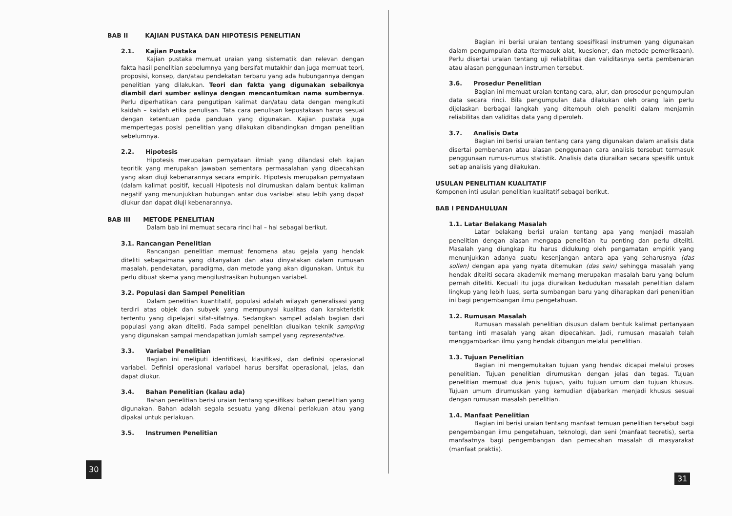BAB II KAJIAN PUSTAKA DAN HIPOTESIS PENELITIAN
2.1. Kajian Pustaka
Kajian pustaka memuat uraian yang sistematik dan relevan dengan fakta hasil penelitian sebelumnya yang bersifat mutakhir dan juga memuat teori, proposisi, konsep, dan/atau pendekatan terbaru yang ada hubungannya dengan penelitian yang dilakukan. Teori dan fakta yang digunakan sebaiknya diambil dari sumber aslinya dengan mencantumkan nama sumbernya. Perlu diperhatikan cara pengutipan kalimat dan/atau data dengan mengikuti kaidah – kaidah etika penulisan. Tata cara penulisan kepustakaan harus sesuai dengan ketentuan pada panduan yang digunakan. Kajian pustaka juga mempertegas posisi penelitian yang dilakukan dibandingkan drngan penelitian sebelumnya.
2.2. Hipotesis
Hipotesis merupakan pernyataan ilmiah yang dilandasi oleh kajian teoritik yang merupakan jawaban sementara permasalahan yang dipecahkan yang akan diuji kebenarannya secara empirik. Hipotesis merupakan pernyataan (dalam kalimat positif, kecuali Hipotesis nol dirumuskan dalam bentuk kaliman negatif yang menunjukkan hubungan antar dua variabel atau lebih yang dapat diukur dan dapat diuji kebenarannya.
BAB III METODE PENELITIAN
Dalam bab ini memuat secara rinci hal – hal sebagai berikut.
3.1. Rancangan Penelitian
Rancangan penelitian memuat fenomena atau gejala yang hendak diteliti sebagaimana yang ditanyakan dan atau dinyatakan dalam rumusan masalah, pendekatan, paradigma, dan metode yang akan digunakan. Untuk itu perlu dibuat skema yang mengilustrasikan hubungan variabel.
3.2. Populasi dan Sampel Penelitian
Dalam penelitian kuantitatif, populasi adalah wilayah generalisasi yang terdiri atas objek dan subyek yang mempunyai kualitas dan karakteristik tertentu yang dipelajari sifat-sifatnya. Sedangkan sampel adalah bagian dari populasi yang akan diteliti. Pada sampel penelitian diuaikan teknik sampling yang digunakan sampai mendapatkan jumlah sampel yang representative.
3.3. Variabel Penelitian
Bagian ini meliputi identifikasi, klasifikasi, dan definisi operasional variabel. Definisi operasional variabel harus bersifat operasional, jelas, dan dapat diukur.
3.4. Bahan Penelitian (kalau ada)
Bahan penelitian berisi uraian tentang spesifikasi bahan penelitian yang digunakan. Bahan adalah segala sesuatu yang dikenai perlakuan atau yang dipakai untuk perlakuan.
3.5. Instrumen Penelitian
30
Bagian ini berisi uraian tentang spesifikasi instrumen yang digunakan dalam pengumpulan data (termasuk alat, kuesioner, dan metode pemeriksaan). Perlu disertai uraian tentang uji reliabilitas dan validitasnya serta pembenaran atau alasan penggunaan instrumen tersebut.
3.6. Prosedur Penelitian
Bagian ini memuat uraian tentang cara, alur, dan prosedur pengumpulan data secara rinci. Bila pengumpulan data dilakukan oleh orang lain perlu dijelaskan berbagai langkah yang ditempuh oleh peneliti dalam menjamin reliabilitas dan validitas data yang diperoleh.
3.7. Analisis Data
Bagian ini berisi uraian tentang cara yang digunakan dalam analisis data disertai pembenaran atau alasan penggunaan cara analisis tersebut termasuk penggunaan rumus-rumus statistik. Analisis data diuraikan secara spesifik untuk setiap analisis yang dilakukan.
USULAN PENELITIAN KUALITATIF
Komponen inti usulan penelitian kualitatif sebagai berikut.
BAB I PENDAHULUAN
1.1. Latar Belakang Masalah
Latar belakang berisi uraian tentang apa yang menjadi masalah penelitian dengan alasan mengapa penelitian itu penting dan perlu diteliti. Masalah yang diungkap itu harus didukung oleh pengamatan empirik yang menunjukkan adanya suatu kesenjangan antara apa yang seharusnya (das sollen) dengan apa yang nyata ditemukan (das sein) sehingga masalah yang hendak diteliti secara akademik memang merupakan masalah baru yang belum pernah diteliti. Kecuali itu juga diuraikan kedudukan masalah penelitian dalam lingkup yang lebih luas, serta sumbangan baru yang diharapkan dari penenlitian ini bagi pengembangan ilmu pengetahuan.
1.2. Rumusan Masalah
Rumusan masalah penelitian disusun dalam bentuk kalimat pertanyaan tentang inti masalah yang akan dipecahkan. Jadi, rumusan masalah telah menggambarkan ilmu yang hendak dibangun melalui penelitian.
1.3. Tujuan Penelitian
Bagian ini mengemukakan tujuan yang hendak dicapai melalui proses penelitian. Tujuan penelitian dirumuskan dengan jelas dan tegas. Tujuan penelitian memuat dua jenis tujuan, yaitu tujuan umum dan tujuan khusus. Tujuan umum dirumuskan yang kemudian dijabarkan menjadi khusus sesuai dengan rumusan masalah penelitian.
1.4. Manfaat Penelitian
Bagian ini berisi uraian tentang manfaat temuan penelitian tersebut bagi pengembangan ilmu pengetahuan, teknologi, dan seni (manfaat teoretis), serta manfaatnya bagi pengembangan dan pemecahan masalah di masyarakat (manfaat praktis).
31